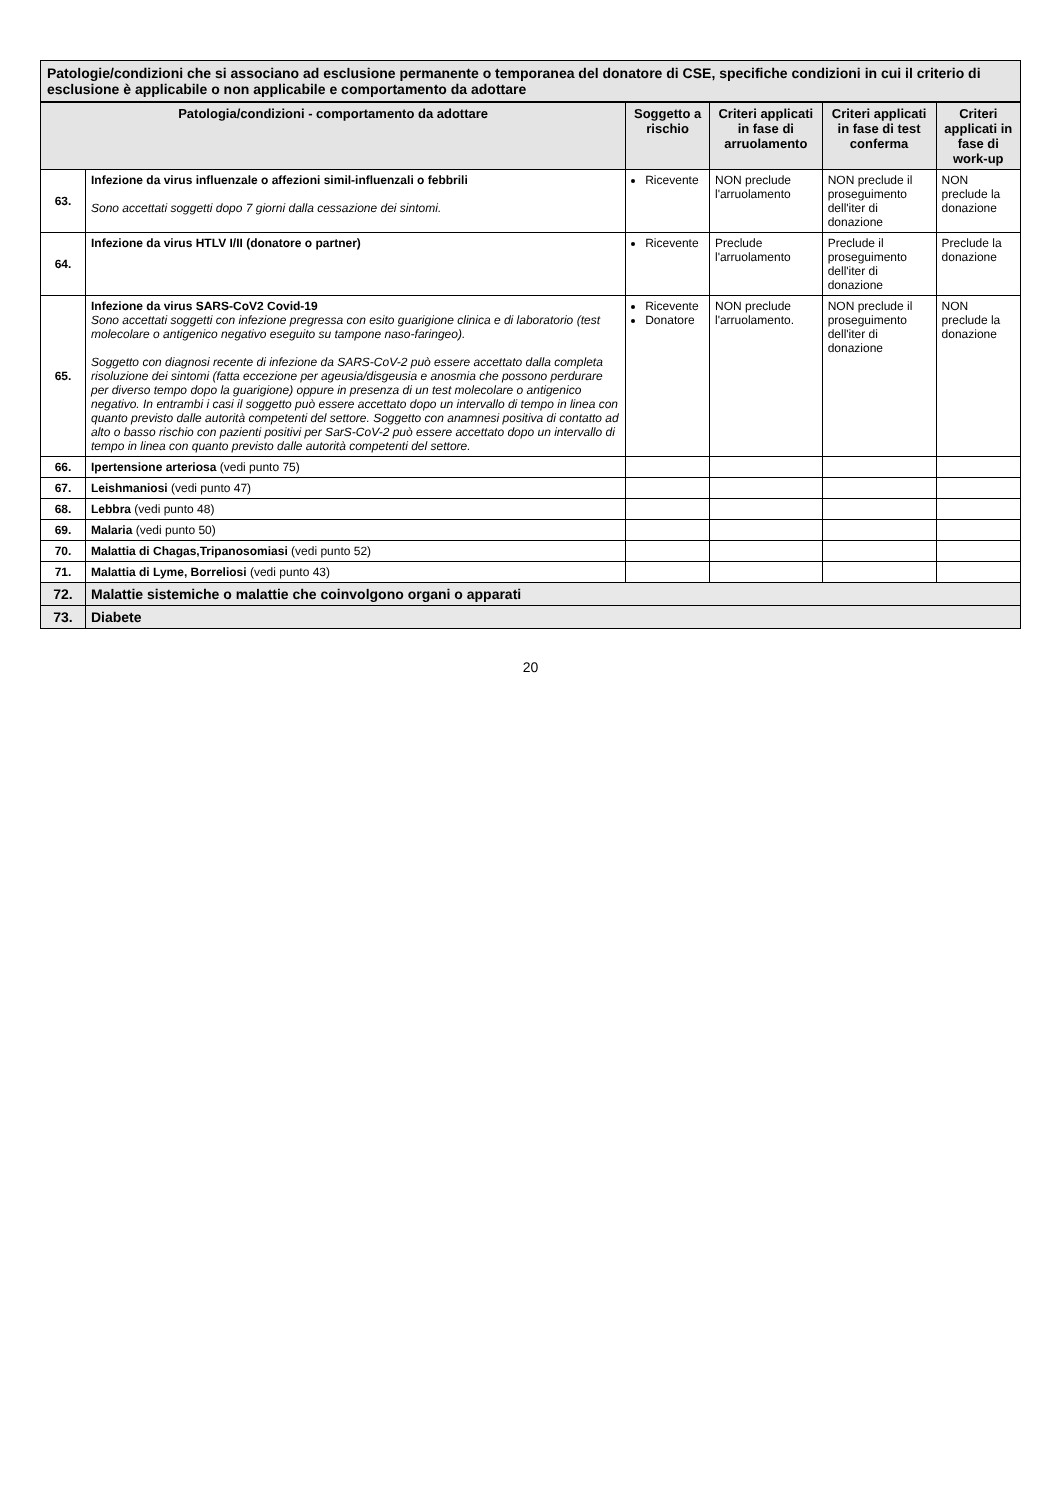Patologie/condizioni che si associano ad esclusione permanente o temporanea del donatore di CSE, specifiche condizioni in cui il criterio di esclusione è applicabile o non applicabile e comportamento da adottare
| Patologia/condizioni - comportamento da adottare | | Soggetto a rischio | Criteri applicati in fase di arruolamento | Criteri applicati in fase di test conferma | Criteri applicati in fase di work-up |
| --- | --- | --- | --- | --- | --- |
| 63. | Infezione da virus influenzale o affezioni simil-influenzali o febbrili Sono accettati soggetti dopo 7 giorni dalla cessazione dei sintomi. | Ricevente | NON preclude l'arruolamento | NON preclude il proseguimento dell'iter di donazione | NON preclude la donazione |
| 64. | Infezione da virus HTLV I/II (donatore o partner) | Ricevente | Preclude l'arruolamento | Preclude il proseguimento dell'iter di donazione | Preclude la donazione |
| 65. | Infezione da virus SARS-CoV2 Covid-19 Sono accettati soggetti con infezione pregressa con esito guarigione clinica e di laboratorio (test molecolare o antigenico negativo eseguito su tampone naso-faringeo). Soggetto con diagnosi recente di infezione da SARS-CoV-2 può essere accettato dalla completa risoluzione dei sintomi (fatta eccezione per ageusia/disgeusia e anosmia che possono perdurare per diverso tempo dopo la guarigione) oppure in presenza di un test molecolare o antigenico negativo. In entrambi i casi il soggetto può essere accettato dopo un intervallo di tempo in linea con quanto previsto dalle autorità competenti del settore. Soggetto con anamnesi positiva di contatto ad alto o basso rischio con pazienti positivi per SarS-CoV-2 può essere accettato dopo un intervallo di tempo in linea con quanto previsto dalle autorità competenti del settore. | Ricevente Donatore | NON preclude l'arruolamento. | NON preclude il proseguimento dell'iter di donazione | NON preclude la donazione |
| 66. | Ipertensione arteriosa (vedi punto 75) | | | | |
| 67. | Leishmaniosi (vedi punto 47) | | | | |
| 68. | Lebbra (vedi punto 48) | | | | |
| 69. | Malaria (vedi punto 50) | | | | |
| 70. | Malattia di Chagas,Tripanosomiasi (vedi punto 52) | | | | |
| 71. | Malattia di Lyme, Borreliosi (vedi punto 43) | | | | |
| 72. | Malattie sistemiche o malattie che coinvolgono organi o apparati | | | | |
| 73. | Diabete | | | | |
20